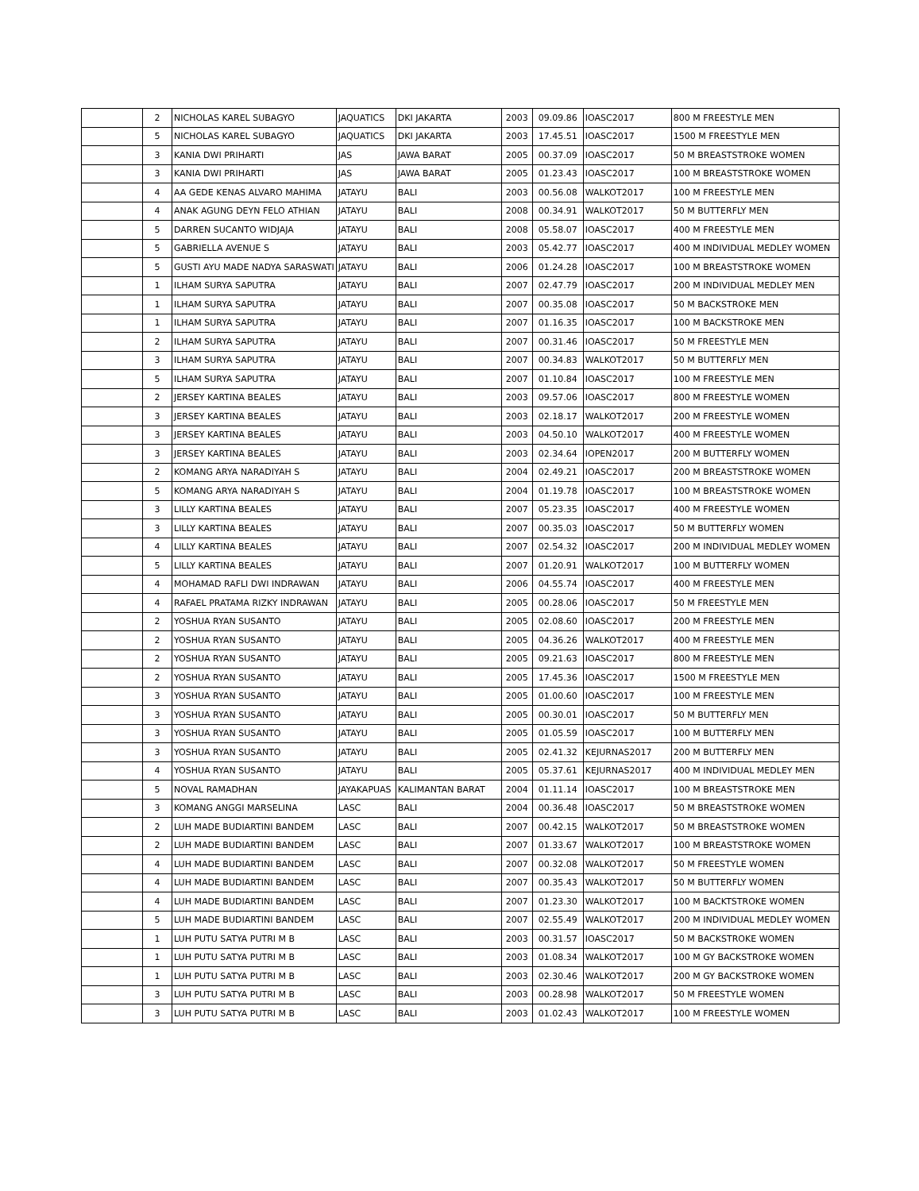| | 2 | NICHOLAS KAREL SUBAGYO | JAQUATICS | DKI JAKARTA | 2003 | 09.09.86 | IOASC2017 | 800 M FREESTYLE MEN |
| | 5 | NICHOLAS KAREL SUBAGYO | JAQUATICS | DKI JAKARTA | 2003 | 17.45.51 | IOASC2017 | 1500 M FREESTYLE MEN |
| | 3 | KANIA DWI PRIHARTI | JAS | JAWA BARAT | 2005 | 00.37.09 | IOASC2017 | 50 M BREASTSTROKE WOMEN |
| | 3 | KANIA DWI PRIHARTI | JAS | JAWA BARAT | 2005 | 01.23.43 | IOASC2017 | 100 M BREASTSTROKE WOMEN |
| | 4 | AA GEDE KENAS ALVARO MAHIMA | JATAYU | BALI | 2003 | 00.56.08 | WALKOT2017 | 100 M FREESTYLE MEN |
| | 4 | ANAK AGUNG DEYN FELO ATHIAN | JATAYU | BALI | 2008 | 00.34.91 | WALKOT2017 | 50 M BUTTERFLY MEN |
| | 5 | DARREN SUCANTO WIDJAJA | JATAYU | BALI | 2008 | 05.58.07 | IOASC2017 | 400 M FREESTYLE MEN |
| | 5 | GABRIELLA AVENUE S | JATAYU | BALI | 2003 | 05.42.77 | IOASC2017 | 400 M INDIVIDUAL MEDLEY WOMEN |
| | 5 | GUSTI AYU MADE NADYA SARASWATI | JATAYU | BALI | 2006 | 01.24.28 | IOASC2017 | 100 M BREASTSTROKE WOMEN |
| | 1 | ILHAM SURYA SAPUTRA | JATAYU | BALI | 2007 | 02.47.79 | IOASC2017 | 200 M INDIVIDUAL MEDLEY MEN |
| | 1 | ILHAM SURYA SAPUTRA | JATAYU | BALI | 2007 | 00.35.08 | IOASC2017 | 50 M BACKSTROKE MEN |
| | 1 | ILHAM SURYA SAPUTRA | JATAYU | BALI | 2007 | 01.16.35 | IOASC2017 | 100 M BACKSTROKE MEN |
| | 2 | ILHAM SURYA SAPUTRA | JATAYU | BALI | 2007 | 00.31.46 | IOASC2017 | 50 M FREESTYLE MEN |
| | 3 | ILHAM SURYA SAPUTRA | JATAYU | BALI | 2007 | 00.34.83 | WALKOT2017 | 50 M BUTTERFLY MEN |
| | 5 | ILHAM SURYA SAPUTRA | JATAYU | BALI | 2007 | 01.10.84 | IOASC2017 | 100 M FREESTYLE MEN |
| | 2 | JERSEY KARTINA BEALES | JATAYU | BALI | 2003 | 09.57.06 | IOASC2017 | 800 M FREESTYLE WOMEN |
| | 3 | JERSEY KARTINA BEALES | JATAYU | BALI | 2003 | 02.18.17 | WALKOT2017 | 200 M FREESTYLE WOMEN |
| | 3 | JERSEY KARTINA BEALES | JATAYU | BALI | 2003 | 04.50.10 | WALKOT2017 | 400 M FREESTYLE WOMEN |
| | 3 | JERSEY KARTINA BEALES | JATAYU | BALI | 2003 | 02.34.64 | IOPEN2017 | 200 M BUTTERFLY WOMEN |
| | 2 | KOMANG ARYA NARADIYAH S | JATAYU | BALI | 2004 | 02.49.21 | IOASC2017 | 200 M BREASTSTROKE WOMEN |
| | 5 | KOMANG ARYA NARADIYAH S | JATAYU | BALI | 2004 | 01.19.78 | IOASC2017 | 100 M BREASTSTROKE WOMEN |
| | 3 | LILLY KARTINA BEALES | JATAYU | BALI | 2007 | 05.23.35 | IOASC2017 | 400 M FREESTYLE WOMEN |
| | 3 | LILLY KARTINA BEALES | JATAYU | BALI | 2007 | 00.35.03 | IOASC2017 | 50 M BUTTERFLY WOMEN |
| | 4 | LILLY KARTINA BEALES | JATAYU | BALI | 2007 | 02.54.32 | IOASC2017 | 200 M INDIVIDUAL MEDLEY WOMEN |
| | 5 | LILLY KARTINA BEALES | JATAYU | BALI | 2007 | 01.20.91 | WALKOT2017 | 100 M BUTTERFLY WOMEN |
| | 4 | MOHAMAD RAFLI DWI INDRAWAN | JATAYU | BALI | 2006 | 04.55.74 | IOASC2017 | 400 M FREESTYLE MEN |
| | 4 | RAFAEL PRATAMA RIZKY INDRAWAN | JATAYU | BALI | 2005 | 00.28.06 | IOASC2017 | 50 M FREESTYLE MEN |
| | 2 | YOSHUA RYAN SUSANTO | JATAYU | BALI | 2005 | 02.08.60 | IOASC2017 | 200 M FREESTYLE MEN |
| | 2 | YOSHUA RYAN SUSANTO | JATAYU | BALI | 2005 | 04.36.26 | WALKOT2017 | 400 M FREESTYLE MEN |
| | 2 | YOSHUA RYAN SUSANTO | JATAYU | BALI | 2005 | 09.21.63 | IOASC2017 | 800 M FREESTYLE MEN |
| | 2 | YOSHUA RYAN SUSANTO | JATAYU | BALI | 2005 | 17.45.36 | IOASC2017 | 1500 M FREESTYLE MEN |
| | 3 | YOSHUA RYAN SUSANTO | JATAYU | BALI | 2005 | 01.00.60 | IOASC2017 | 100 M FREESTYLE MEN |
| | 3 | YOSHUA RYAN SUSANTO | JATAYU | BALI | 2005 | 00.30.01 | IOASC2017 | 50 M BUTTERFLY MEN |
| | 3 | YOSHUA RYAN SUSANTO | JATAYU | BALI | 2005 | 01.05.59 | IOASC2017 | 100 M BUTTERFLY MEN |
| | 3 | YOSHUA RYAN SUSANTO | JATAYU | BALI | 2005 | 02.41.32 | KEJURNAS2017 | 200 M BUTTERFLY MEN |
| | 4 | YOSHUA RYAN SUSANTO | JATAYU | BALI | 2005 | 05.37.61 | KEJURNAS2017 | 400 M INDIVIDUAL MEDLEY MEN |
| | 5 | NOVAL RAMADHAN | JAYAKAPUAS | KALIMANTAN BARAT | 2004 | 01.11.14 | IOASC2017 | 100 M BREASTSTROKE MEN |
| | 3 | KOMANG ANGGI MARSELINA | LASC | BALI | 2004 | 00.36.48 | IOASC2017 | 50 M BREASTSTROKE WOMEN |
| | 2 | LUH MADE BUDIARTINI BANDEM | LASC | BALI | 2007 | 00.42.15 | WALKOT2017 | 50 M BREASTSTROKE WOMEN |
| | 2 | LUH MADE BUDIARTINI BANDEM | LASC | BALI | 2007 | 01.33.67 | WALKOT2017 | 100 M BREASTSTROKE WOMEN |
| | 4 | LUH MADE BUDIARTINI BANDEM | LASC | BALI | 2007 | 00.32.08 | WALKOT2017 | 50 M FREESTYLE WOMEN |
| | 4 | LUH MADE BUDIARTINI BANDEM | LASC | BALI | 2007 | 00.35.43 | WALKOT2017 | 50 M BUTTERFLY WOMEN |
| | 4 | LUH MADE BUDIARTINI BANDEM | LASC | BALI | 2007 | 01.23.30 | WALKOT2017 | 100 M BACKTSTROKE WOMEN |
| | 5 | LUH MADE BUDIARTINI BANDEM | LASC | BALI | 2007 | 02.55.49 | WALKOT2017 | 200 M INDIVIDUAL MEDLEY WOMEN |
| | 1 | LUH PUTU SATYA PUTRI M B | LASC | BALI | 2003 | 00.31.57 | IOASC2017 | 50 M BACKSTROKE WOMEN |
| | 1 | LUH PUTU SATYA PUTRI M B | LASC | BALI | 2003 | 01.08.34 | WALKOT2017 | 100 M GY BACKSTROKE WOMEN |
| | 1 | LUH PUTU SATYA PUTRI M B | LASC | BALI | 2003 | 02.30.46 | WALKOT2017 | 200 M GY BACKSTROKE WOMEN |
| | 3 | LUH PUTU SATYA PUTRI M B | LASC | BALI | 2003 | 00.28.98 | WALKOT2017 | 50 M FREESTYLE WOMEN |
| | 3 | LUH PUTU SATYA PUTRI M B | LASC | BALI | 2003 | 01.02.43 | WALKOT2017 | 100 M FREESTYLE WOMEN |